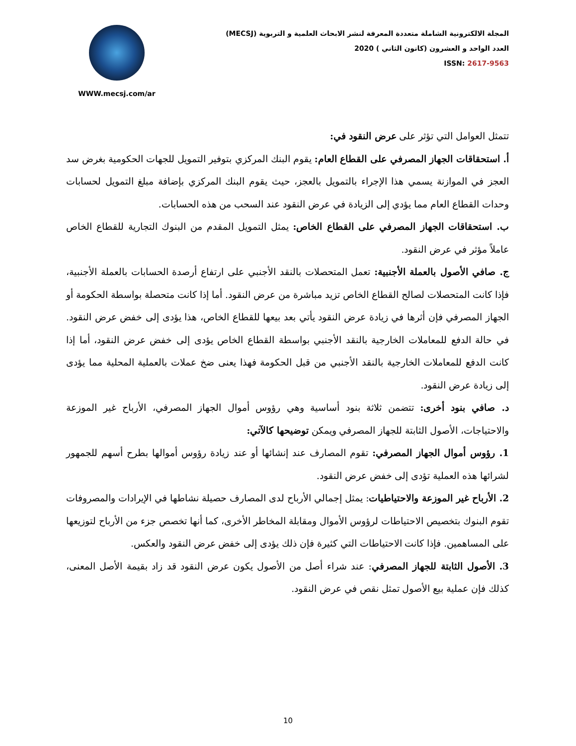WWW.mecsj.com/ar
المجلة الالكترونية الشاملة متعددة المعرفة لنشر الابحاث العلمية و التربوية (MECSJ)
العدد الواحد و العشرون (كانون الثاني ) 2020
ISSN: 2617-9563
تتمثل العوامل التي تؤثر على عرض النقود في:
أ. استحقاقات الجهاز المصرفي على القطاع العام: يقوم البنك المركزي بتوفير التمويل للجهات الحكومية بغرض سد العجز في الموازنة يسمي هذا الإجراء بالتمويل بالعجز، حيث يقوم البنك المركزي بإضافة مبلغ التمويل لحسابات وحدات القطاع العام مما يؤدي إلى الزيادة في عرض النقود عند السحب من هذه الحسابات.
ب. استحقاقات الجهاز المصرفي على القطاع الخاص: يمثل التمويل المقدم من البنوك التجارية للقطاع الخاص عاملاً مؤثر في عرض النقود.
ج. صافي الأصول بالعملة الأجنبية: تعمل المتحصلات بالنقد الأجنبي على ارتفاع أرصدة الحسابات بالعملة الأجنبية، فإذا كانت المتحصلات لصالح القطاع الخاص تزيد مباشرة من عرض النقود. أما إذا كانت متحصلة بواسطة الحكومة أو الجهاز المصرفي فإن أثرها في زيادة عرض النقود يأتي بعد بيعها للقطاع الخاص، هذا يؤدى إلى خفض عرض النقود. في حالة الدفع للمعاملات الخارجية بالنقد الأجنبي بواسطة القطاع الخاص يؤدى إلى خفض عرض النقود، أما إذا كانت الدفع للمعاملات الخارجية بالنقد الأجنبي من قبل الحكومة فهذا يعنى ضخ عملات بالعملية المحلية مما يؤدى إلى زيادة عرض النقود.
د. صافي بنود أخرى: تتضمن ثلاثة بنود أساسية وهي رؤوس أموال الجهاز المصرفي، الأرباح غير الموزعة والاحتياجات، الأصول الثابتة للجهاز المصرفي ويمكن توضيحها كالآتي:
1. رؤوس أموال الجهاز المصرفي: تقوم المصارف عند إنشائها أو عند زيادة رؤوس أموالها بطرح أسهم للجمهور لشرائها هذه العملية تؤدى إلى خفض عرض النقود.
2. الأرباح غير الموزعة والاحتياطيات: يمثل إجمالي الأرباح لدى المصارف حصيلة نشاطها في الإيرادات والمصروفات تقوم البنوك بتخصيص الاحتياطات لرؤوس الأموال ومقابلة المخاطر الأخرى، كما أنها تخصص جزء من الأرباح لتوزيعها على المساهمين. فإذا كانت الاحتياطات التي كثيرة فإن ذلك يؤدى إلى خفض عرض النقود والعكس.
3. الأصول الثابتة للجهاز المصرفي: عند شراء أصل من الأصول يكون عرض النقود قد زاد بقيمة الأصل المعنى، كذلك فإن عملية بيع الأصول تمثل نقص في عرض النقود.
10